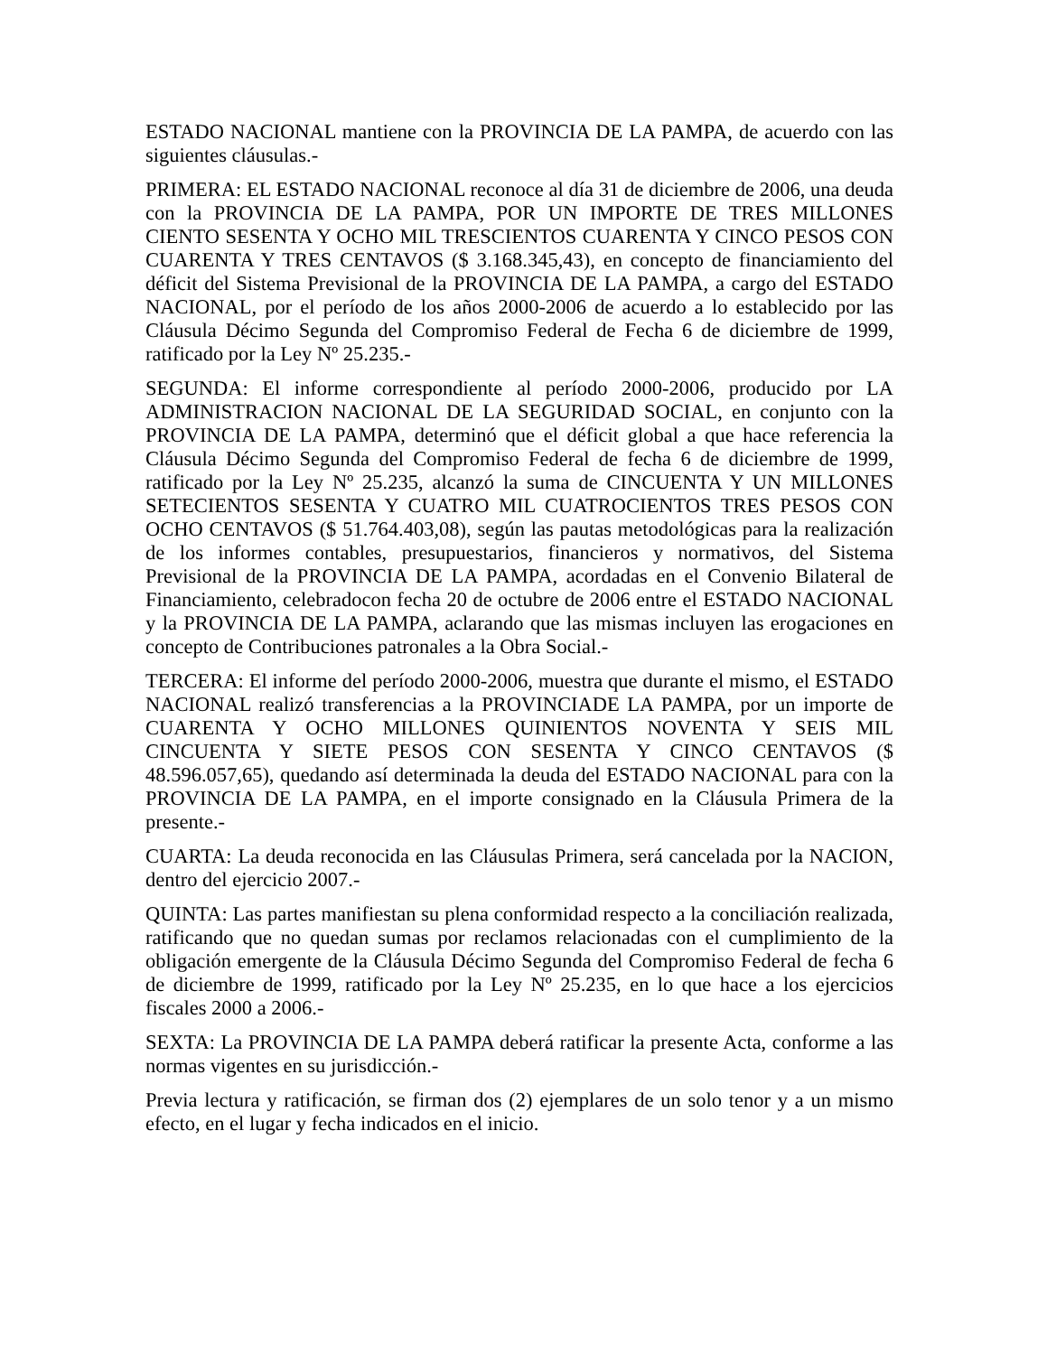ESTADO NACIONAL mantiene con la PROVINCIA DE LA PAMPA, de acuerdo con las siguientes cláusulas.-
PRIMERA: EL ESTADO NACIONAL reconoce al día 31 de diciembre de 2006, una deuda con la PROVINCIA DE LA PAMPA, POR UN IMPORTE DE TRES MILLONES CIENTO SESENTA Y OCHO MIL TRESCIENTOS CUARENTA Y CINCO PESOS CON CUARENTA Y TRES CENTAVOS ($ 3.168.345,43), en concepto de financiamiento del déficit del Sistema Previsional de la PROVINCIA DE LA PAMPA, a cargo del ESTADO NACIONAL, por el período de los años 2000-2006 de acuerdo a lo establecido por las Cláusula Décimo Segunda del Compromiso Federal de Fecha 6 de diciembre de 1999, ratificado por la Ley Nº 25.235.-
SEGUNDA: El informe correspondiente al período 2000-2006, producido por LA ADMINISTRACION NACIONAL DE LA SEGURIDAD SOCIAL, en conjunto con la PROVINCIA DE LA PAMPA, determinó que el déficit global a que hace referencia la Cláusula Décimo Segunda del Compromiso Federal de fecha 6 de diciembre de 1999, ratificado por la Ley Nº 25.235, alcanzó la suma de CINCUENTA Y UN MILLONES SETECIENTOS SESENTA Y CUATRO MIL CUATROCIENTOS TRES PESOS CON OCHO CENTAVOS ($ 51.764.403,08), según las pautas metodológicas para la realización de los informes contables, presupuestarios, financieros y normativos, del Sistema Previsional de la PROVINCIA DE LA PAMPA, acordadas en el Convenio Bilateral de Financiamiento, celebradocon fecha 20 de octubre de 2006 entre el ESTADO NACIONAL y la PROVINCIA DE LA PAMPA, aclarando que las mismas incluyen las erogaciones en concepto de Contribuciones patronales a la Obra Social.-
TERCERA: El informe del período 2000-2006, muestra que durante el mismo, el ESTADO NACIONAL realizó transferencias a la PROVINCIADE LA PAMPA, por un importe de CUARENTA Y OCHO MILLONES QUINIENTOS NOVENTA Y SEIS MIL CINCUENTA Y SIETE PESOS CON SESENTA Y CINCO CENTAVOS ($ 48.596.057,65), quedando así determinada la deuda del ESTADO NACIONAL para con la PROVINCIA DE LA PAMPA, en el importe consignado en la Cláusula Primera de la presente.-
CUARTA: La deuda reconocida en las Cláusulas Primera, será cancelada por la NACION, dentro del ejercicio 2007.-
QUINTA: Las partes manifiestan su plena conformidad respecto a la conciliación realizada, ratificando que no quedan sumas por reclamos relacionadas con el cumplimiento de la obligación emergente de la Cláusula Décimo Segunda del Compromiso Federal de fecha 6 de diciembre de 1999, ratificado por la Ley Nº 25.235, en lo que hace a los ejercicios fiscales 2000 a 2006.-
SEXTA: La PROVINCIA DE LA PAMPA deberá ratificar la presente Acta, conforme a las normas vigentes en su jurisdicción.-
Previa lectura y ratificación, se firman dos (2) ejemplares de un solo tenor y a un mismo efecto, en el lugar y fecha indicados en el inicio.